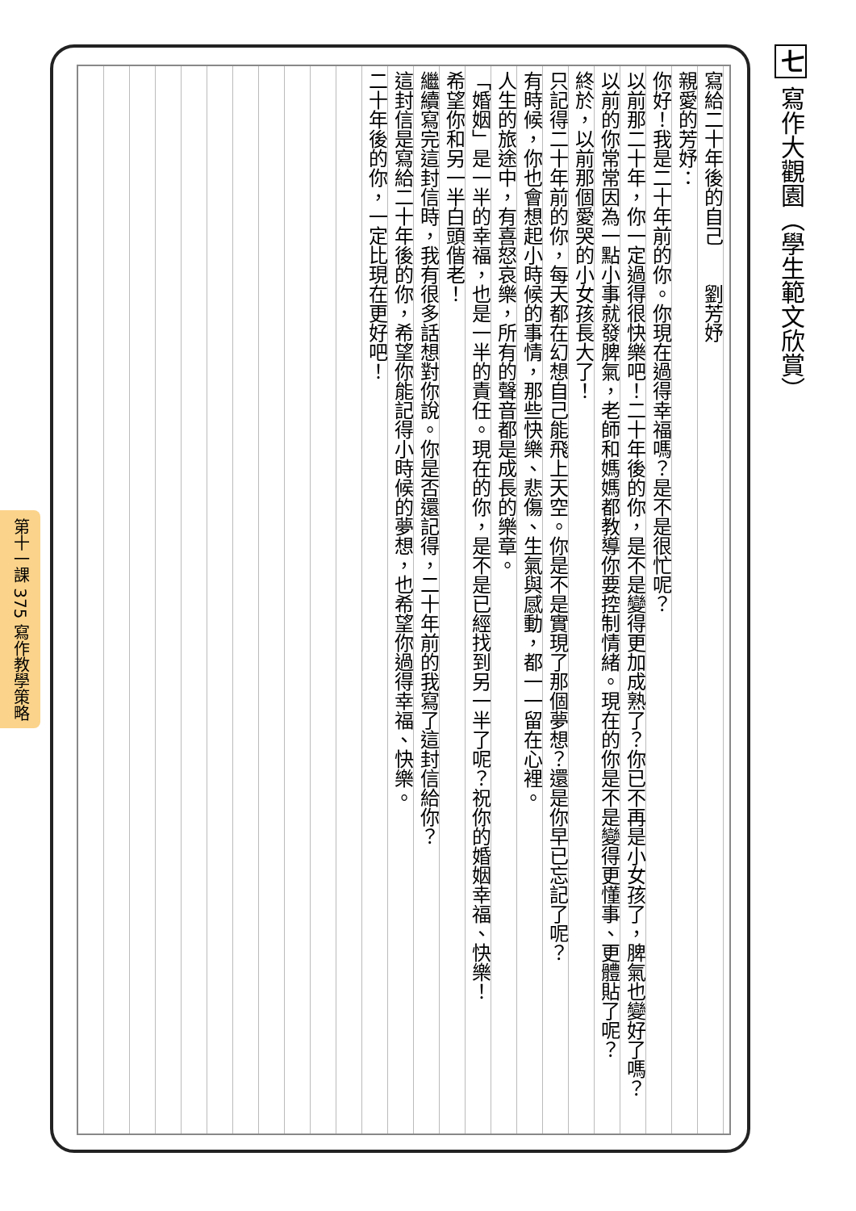七 寫作大觀園（學生範文欣賞）
第十一課 375 寫作教學策略
寫給二十年後的自己　　劉芳妤
親愛的芳妤：
你好！我是二十年前的你。你現在過得幸福嗎？是不是很忙呢？
以前那二十年，你一定過得很快樂吧！二十年後的你，是不是變得更加成熟了？你已不再是小女孩了，脾氣也變好了嗎？
以前的你常常因為一點小事就發脾氣，老師和媽媽都教導你要控制情緒。現在的你是不是變得更懂事、更體貼了呢？
終於，以前那個愛哭的小女孩長大了！
只記得二十年前的你，每天都在幻想自己能飛上天空。你是不是實現了那個夢想？還是你早已忘記了呢？
有時候，你也會想起小時候的事情，那些快樂、悲傷、生氣與感動，都一一留在心裡。
人生的旅途中，有喜怒哀樂，所有的聲音都是成長的樂章。
「婚姻」是一半的幸福，也是一半的責任。現在的你，是不是已經找到另一半了呢？祝你的婚姻幸福、快樂！
希望你和另一半白頭偕老！
繼續寫完這封信時，我有很多話想對你說。你是否還記得，二十年前的我寫了這封信給你？
這封信是寫給二十年後的你，希望你能記得小時候的夢想，也希望你過得幸福、快樂。
二十年後的你，一定比現在更好吧！